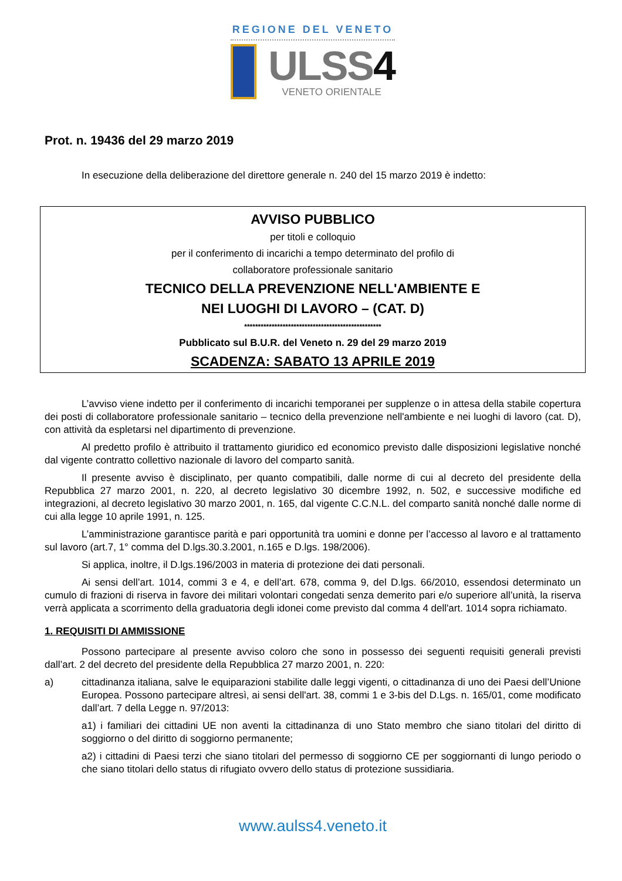REGIONE DEL VENETO
ULSS4
VENETO ORIENTALE
Prot. n. 19436 del 29 marzo 2019
In esecuzione della deliberazione del direttore generale n. 240 del 15 marzo 2019 è indetto:
AVVISO PUBBLICO
per titoli e colloquio
per il conferimento di incarichi a tempo determinato del profilo di
collaboratore professionale sanitario
TECNICO DELLA PREVENZIONE NELL'AMBIENTE E
NEI LUOGHI DI LAVORO – (CAT. D)
**************************************************
Pubblicato sul B.U.R. del Veneto n. 29 del 29 marzo 2019
SCADENZA: SABATO 13 APRILE 2019
L’avviso viene indetto per il conferimento di incarichi temporanei per supplenze o in attesa della stabile copertura dei posti di collaboratore professionale sanitario – tecnico della prevenzione nell'ambiente e nei luoghi di lavoro (cat. D), con attività da espletarsi nel dipartimento di prevenzione.
Al predetto profilo è attribuito il trattamento giuridico ed economico previsto dalle disposizioni legislative nonché dal vigente contratto collettivo nazionale di lavoro del comparto sanità.
Il presente avviso è disciplinato, per quanto compatibili, dalle norme di cui al decreto del presidente della Repubblica 27 marzo 2001, n. 220, al decreto legislativo 30 dicembre 1992, n. 502, e successive modifiche ed integrazioni, al decreto legislativo 30 marzo 2001, n. 165, dal vigente C.C.N.L. del comparto sanità nonché dalle norme di cui alla legge 10 aprile 1991, n. 125.
L’amministrazione garantisce parità e pari opportunità tra uomini e donne per l’accesso al lavoro e al trattamento sul lavoro (art.7, 1° comma del D.lgs.30.3.2001, n.165 e D.lgs. 198/2006).
Si applica, inoltre, il D.lgs.196/2003 in materia di protezione dei dati personali.
Ai sensi dell’art. 1014, commi 3 e 4, e dell’art. 678, comma 9, del D.lgs. 66/2010, essendosi determinato un cumulo di frazioni di riserva in favore dei militari volontari congedati senza demerito pari e/o superiore all’unità, la riserva verrà applicata a scorrimento della graduatoria degli idonei come previsto dal comma 4 dell'art. 1014 sopra richiamato.
1. REQUISITI DI AMMISSIONE
Possono partecipare al presente avviso coloro che sono in possesso dei seguenti requisiti generali previsti dall’art. 2 del decreto del presidente della Repubblica 27 marzo 2001, n. 220:
a) cittadinanza italiana, salve le equiparazioni stabilite dalle leggi vigenti, o cittadinanza di uno dei Paesi dell’Unione Europea. Possono partecipare altresì, ai sensi dell'art. 38, commi 1 e 3-bis del D.Lgs. n. 165/01, come modificato dall’art. 7 della Legge n. 97/2013:
a1) i familiari dei cittadini UE non aventi la cittadinanza di uno Stato membro che siano titolari del diritto di soggiorno o del diritto di soggiorno permanente;
a2) i cittadini di Paesi terzi che siano titolari del permesso di soggiorno CE per soggiornanti di lungo periodo o che siano titolari dello status di rifugiato ovvero dello status di protezione sussidiaria.
www.aulss4.veneto.it